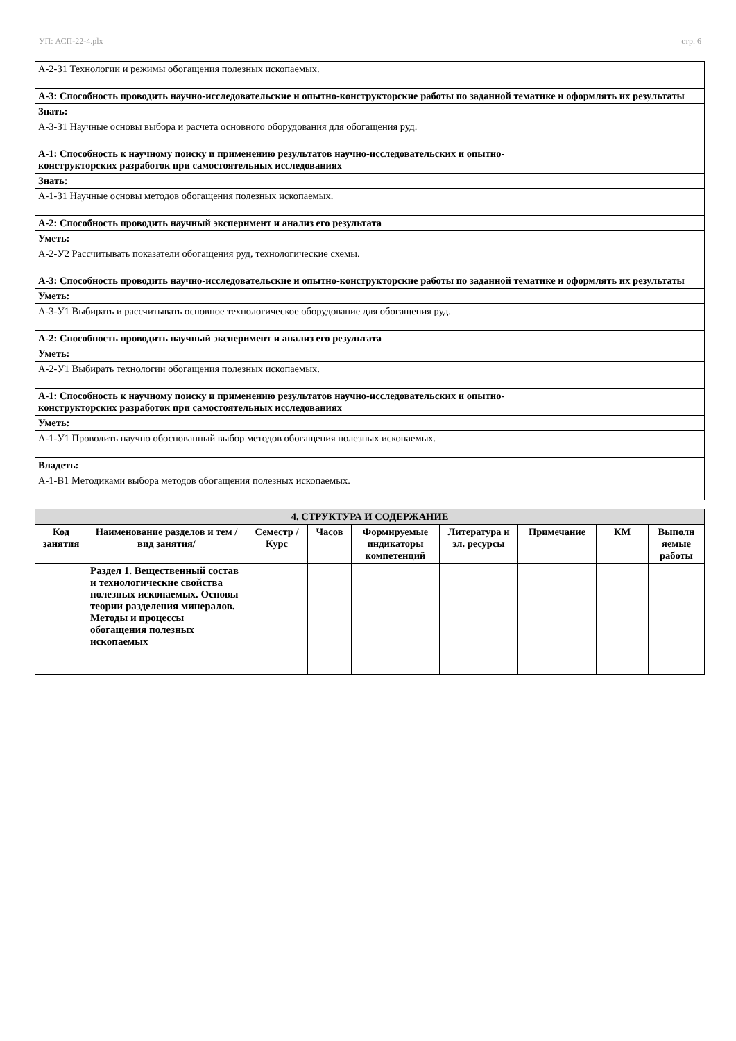УП: АСП-22-4.plx стр. 6
| А-2-З1 Технологии и режимы обогащения полезных ископаемых. |
| А-3: Способность проводить научно-исследовательские и опытно-конструкторские работы по заданной тематике и оформлять их результаты |
| Знать: |
| А-3-З1 Научные основы выбора и расчета основного оборудования для обогащения руд. |
| А-1: Способность к научному поиску и применению результатов научно-исследовательских и опытно- конструкторских разработок при самостоятельных исследованиях |
| Знать: |
| А-1-З1 Научные основы методов обогащения полезных ископаемых. |
| А-2: Способность проводить научный эксперимент и анализ его результата |
| Уметь: |
| А-2-У2 Рассчитывать показатели обогащения руд, технологические схемы. |
| А-3: Способность проводить научно-исследовательские и опытно-конструкторские работы по заданной тематике и оформлять их результаты |
| Уметь: |
| А-3-У1 Выбирать и рассчитывать основное технологическое оборудование для обогащения руд. |
| А-2: Способность проводить научный эксперимент и анализ его результата |
| Уметь: |
| А-2-У1 Выбирать технологии обогащения полезных ископаемых. |
| А-1: Способность к научному поиску и применению результатов научно-исследовательских и опытно- конструкторских разработок при самостоятельных исследованиях |
| Уметь: |
| А-1-У1 Проводить научно обоснованный выбор методов обогащения полезных ископаемых. |
| Владеть: |
| А-1-В1 Методиками выбора методов обогащения полезных ископаемых. |
| 4. СТРУКТУРА И СОДЕРЖАНИЕ | | | | | | | | |
| --- | --- | --- | --- | --- | --- | --- | --- | --- |
| Код занятия | Наименование разделов и тем /вид занятия/ | Семестр / Курс | Часов | Формируемые индикаторы компетенций | Литература и эл. ресурсы | Примечание | КМ | Выполн яемые работы |
| | Раздел 1. Вещественный состав и технологические свойства полезных ископаемых. Основы теории разделения минералов. Методы и процессы обогащения полезных ископаемых | | | | | | | |